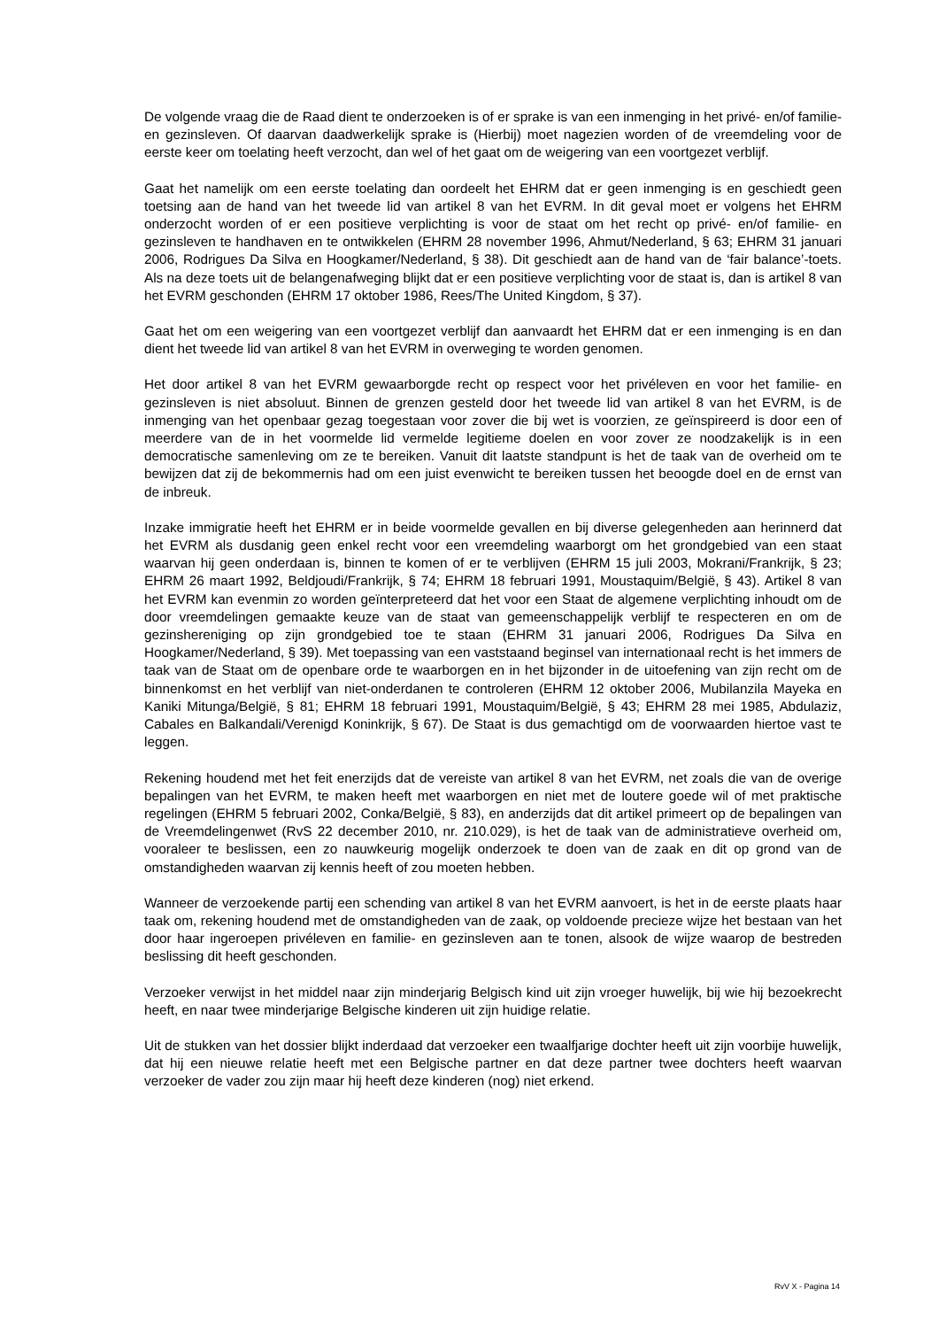De volgende vraag die de Raad dient te onderzoeken is of er sprake is van een inmenging in het privé- en/of familie- en gezinsleven. Of daarvan daadwerkelijk sprake is (Hierbij) moet nagezien worden of de vreemdeling voor de eerste keer om toelating heeft verzocht, dan wel of het gaat om de weigering van een voortgezet verblijf.
Gaat het namelijk om een eerste toelating dan oordeelt het EHRM dat er geen inmenging is en geschiedt geen toetsing aan de hand van het tweede lid van artikel 8 van het EVRM. In dit geval moet er volgens het EHRM onderzocht worden of er een positieve verplichting is voor de staat om het recht op privé- en/of familie- en gezinsleven te handhaven en te ontwikkelen (EHRM 28 november 1996, Ahmut/Nederland, § 63; EHRM 31 januari 2006, Rodrigues Da Silva en Hoogkamer/Nederland, § 38). Dit geschiedt aan de hand van de ‘fair balance’-toets. Als na deze toets uit de belangenafweging blijkt dat er een positieve verplichting voor de staat is, dan is artikel 8 van het EVRM geschonden (EHRM 17 oktober 1986, Rees/The United Kingdom, § 37).
Gaat het om een weigering van een voortgezet verblijf dan aanvaardt het EHRM dat er een inmenging is en dan dient het tweede lid van artikel 8 van het EVRM in overweging te worden genomen.
Het door artikel 8 van het EVRM gewaarborgde recht op respect voor het privéleven en voor het familie- en gezinsleven is niet absoluut. Binnen de grenzen gesteld door het tweede lid van artikel 8 van het EVRM, is de inmenging van het openbaar gezag toegestaan voor zover die bij wet is voorzien, ze geïnspireerd is door een of meerdere van de in het voormelde lid vermelde legitieme doelen en voor zover ze noodzakelijk is in een democratische samenleving om ze te bereiken. Vanuit dit laatste standpunt is het de taak van de overheid om te bewijzen dat zij de bekommernis had om een juist evenwicht te bereiken tussen het beoogde doel en de ernst van de inbreuk.
Inzake immigratie heeft het EHRM er in beide voormelde gevallen en bij diverse gelegenheden aan herinnerd dat het EVRM als dusdanig geen enkel recht voor een vreemdeling waarborgt om het grondgebied van een staat waarvan hij geen onderdaan is, binnen te komen of er te verblijven (EHRM 15 juli 2003, Mokrani/Frankrijk, § 23; EHRM 26 maart 1992, Beldjoudi/Frankrijk, § 74; EHRM 18 februari 1991, Moustaquim/België, § 43). Artikel 8 van het EVRM kan evenmin zo worden geïnterpreteerd dat het voor een Staat de algemene verplichting inhoudt om de door vreemdelingen gemaakte keuze van de staat van gemeenschappelijk verblijf te respecteren en om de gezinshereniging op zijn grondgebied toe te staan (EHRM 31 januari 2006, Rodrigues Da Silva en Hoogkamer/Nederland, § 39). Met toepassing van een vaststaand beginsel van internationaal recht is het immers de taak van de Staat om de openbare orde te waarborgen en in het bijzonder in de uitoefening van zijn recht om de binnenkomst en het verblijf van niet-onderdanen te controleren (EHRM 12 oktober 2006, Mubilanzila Mayeka en Kaniki Mitunga/België, § 81; EHRM 18 februari 1991, Moustaquim/België, § 43; EHRM 28 mei 1985, Abdulaziz, Cabales en Balkandali/Verenigd Koninkrijk, § 67). De Staat is dus gemachtigd om de voorwaarden hiertoe vast te leggen.
Rekening houdend met het feit enerzijds dat de vereiste van artikel 8 van het EVRM, net zoals die van de overige bepalingen van het EVRM, te maken heeft met waarborgen en niet met de loutere goede wil of met praktische regelingen (EHRM 5 februari 2002, Conka/België, § 83), en anderzijds dat dit artikel primeert op de bepalingen van de Vreemdelingenwet (RvS 22 december 2010, nr. 210.029), is het de taak van de administratieve overheid om, vooraleer te beslissen, een zo nauwkeurig mogelijk onderzoek te doen van de zaak en dit op grond van de omstandigheden waarvan zij kennis heeft of zou moeten hebben.
Wanneer de verzoekende partij een schending van artikel 8 van het EVRM aanvoert, is het in de eerste plaats haar taak om, rekening houdend met de omstandigheden van de zaak, op voldoende precieze wijze het bestaan van het door haar ingeroepen privéleven en familie- en gezinsleven aan te tonen, alsook de wijze waarop de bestreden beslissing dit heeft geschonden.
Verzoeker verwijst in het middel naar zijn minderjarig Belgisch kind uit zijn vroeger huwelijk, bij wie hij bezoekrecht heeft, en naar twee minderjarige Belgische kinderen uit zijn huidige relatie.
Uit de stukken van het dossier blijkt inderdaad dat verzoeker een twaalfjarige dochter heeft uit zijn voorbije huwelijk, dat hij een nieuwe relatie heeft met een Belgische partner en dat deze partner twee dochters heeft waarvan verzoeker de vader zou zijn maar hij heeft deze kinderen (nog) niet erkend.
RvV X - Pagina 14